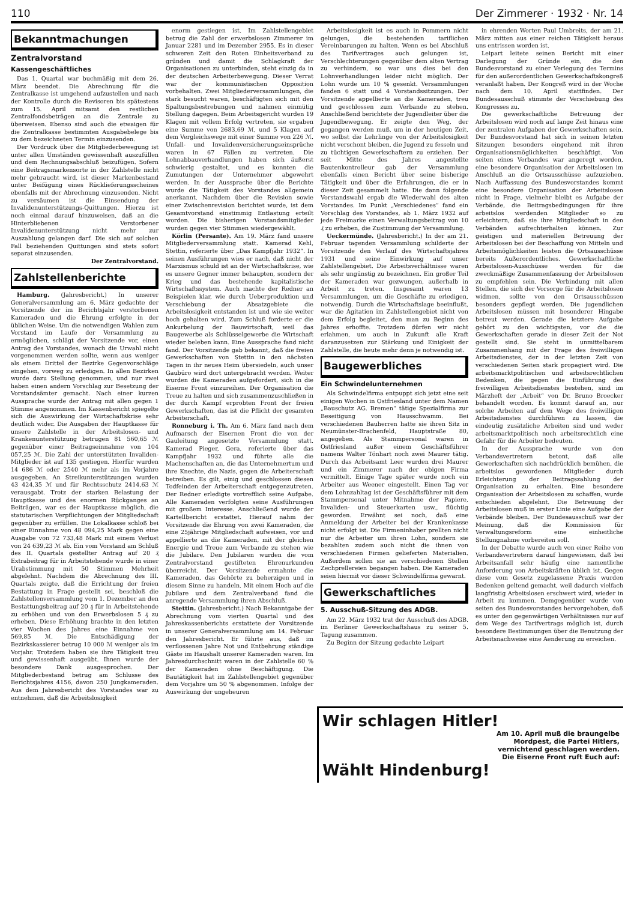110 Der Zimmerer · 1932 · Nr. 14
Bekanntmachungen
Zentralvorstand
Kassengeschäftliches
Das 1. Quartal war buchmäßig mit dem 26. März beendet. Die Abrechnung für die Zentralkasse ist umgehend aufzustellen und nach der Kontrolle durch die Revisoren bis spätestens zum 15. April mitsamt den restlichen Zentralfondsbeträgen an die Zentrale zu überweisen. Ebenso sind auch die etwaigen für die Zentralkasse bestimmten Ausgabebelege bis zu dem bezeichneten Termin einzusenden.
Der Vordruck über die Mitgliederbewegung ist unter allen Umständen gewissenhaft auszufüllen und dem Rechnungsabschluß beizufügen. Sofern eine Beitragsmarkensorte in der Zahlstelle nicht mehr gebraucht wird, ist dieser Markenbestand unter Beifügung eines Rücklieferungsscheines ebenfalls mit der Abrechnung einzusenden. Nicht zu versäumen ist die Einsendung der Invalidenunterstützungs-Quittungen. Hierzu ist noch einmal darauf hinzuweisen, daß an die Hinterbliebenen Verstorbener Invalidenunterstützung nicht mehr zur Auszahlung gelangen darf. Die sich auf solchen Fall beziehenden Quittungen sind stets sofort separat einzusenden.
Der Zentralvorstand.
Zahlstellenberichte
Hamburg. (Jahresbericht.) In unserer Generalversammlung am 6. März gedachte der Vorsitzende der im Berichtsjahr verstorbenen Kameraden und die Ehrung erfolgte in der üblichen Weise. Um die notwendigen Wahlen zum Vorstand im Laufe der Versammlung zu ermöglichen, schlägt der Vorsitzende vor, einen Antrag des Vorstandes, wonach die Urwahl nicht vorgenommen werden sollte, wenn aus weniger als einem Drittel der Bezirke Gegenvorschläge eingehen, vorweg zu erledigen. In allen Bezirken wurde dazu Stellung genommen, und nur zwei haben einen andern Vorschlag zur Besetzung der Vorstandsämter gemacht. Nach einer kurzen Aussprache wurde der Antrag mit allen gegen 1 Stimme angenommen. Im Kassenbericht spiegelte sich die Auswirkung der Wirtschaftskrise sehr deutlich wider. Die Ausgaben der Hauptkasse für unsere Zahlstelle in der Arbeitslosen- und Krankenunterstützung betrugen 81 560,65 ℳ gegenüber einer Beitragseinnahme von 104 057,25 ℳ. Die Zahl der unterstützten Invaliden-Mitglieder ist auf 135 gestiegen. Hierfür wurden 14 686 ℳ oder 2540 ℳ mehr als im Vorjahre ausgegeben. An Streikunterstützungen wurden 43 424,35 ℳ und für Rechtsschutz 2414,63 ℳ verausgabt. Trotz der starken Belastung der Hauptkasse und des enormen Rückganges an Beiträgen, war es der Hauptkasse möglich, die statutarischen Verpflichtungen der Mitgliedschaft gegenüber zu erfüllen. Die Lokalkasse schloß bei einer Einnahme von 48 094,25 Mark gegen eine Ausgabe von 72 733,48 Mark mit einem Verlust von 24 639,23 ℳ ab. Ein vom Vorstand am Schluß des II. Quartals gestellter Antrag auf 20 ₰ Extrabeitrag für in Arbeitstehende wurde in einer Urabstimmung mit 50 Stimmen Mehrheit abgelehnt. Nachdem die Abrechnung des III. Quartals zeigte, daß die Errichtung der freien Bestattung in Frage gestellt sei, beschloß die Zahlstellenversammlung vom 1. Dezember an den Bestattungsbeitrag auf 20 ₰ für in Arbeitstehende zu erhöhen und von den Erwerbslosen 5 ₰ zu erheben. Diese Erhöhung brachte in den letzten vier Wochen des Jahres eine Einnahme von 569,85 ℳ. Die Entschädigung der Bezirkskassierer betrug 10 000 ℳ weniger als im Vorjahr. Trotzdem haben sie ihre Tätigkeit treu und gewissenhaft ausgeübt. Ihnen wurde der besondere Dank ausgesprochen. Der Mitgliederbestand betrug am Schlusse des Berichtsjahres 4156, davon 250 Jungkameraden. Aus dem Jahresbericht des Vorstandes war zu entnehmen, daß die Arbeitslosigkeit
enorm gestiegen ist. Im Zahlstellengebiet betrug die Zahl der erwerbslosen Zimmerer im Januar 2281 und im Dezember 2955. Es in dieser schweren Zeit den Roten Einheitsverband zu gründen und damit die Schlagkraft der Organisationen zu unterbinden, steht einzig da in der deutschen Arbeiterbewegung. Dieser Verrat war der kommunistischen Opposition vorbehalten. Zwei Mitgliederversammlungen, die stark besucht waren, beschäftigten sich mit den Spaltungsbestrebungen und nahmen einmütig Stellung dagegen. Beim Arbeitsgericht wurden 19 Klagen mit vollem Erfolg vertreten, sie ergaben eine Summe von 2683,69 ℳ, und 5 Klagen auf dem Vergleichswege mit einer Summe von 226 ℳ. Unfall- und Invalidenversicherungseinsprüche waren in 67 Fällen zu vertreten. Die Lohnabbauverhandlungen haben sich äußerst schwierig gestaltet, und es konnten die Zumutungen der Unternehmer abgewehrt werden. In der Aussprache über die Berichte wurde die Tätigkeit des Vorstandes allgemein anerkannt. Nachdem über die Revision sowie einer Zwischenrevision berichtet wurde, ist dem Gesamtvorstand einstimmig Entlastung erteilt worden. Die bisherigen Vorstandsmitglieder wurden gegen vier Stimmen wiedergewählt.
Körlin (Persante). Am 19. März fand unsere Mitgliederversammlung statt. Kamerad Kehl, Stettin, referierte über „Das Kampfjahr 1932“. In seinen Ausführungen wies er nach, daß nicht der Marxismus schuld ist an der Wirtschaftskrise, wie es unsere Gegner immer behaupten, sondern der Krieg und das bestehende kapitalistische Wirtschaftssystem. Auch machte der Redner an Beispielen klar, wie durch Ueberproduktion und Verschiebung der Absatzgebiete die Arbeitslosigkeit entstanden ist und wie sie weiter hoch gehalten wird. Zum Schluß forderte er die Ankurbelung der Bauwirtschaft, weil das Baugewerbe als Schlüsselgewerbe die Wirtschaft wieder beleben kann. Eine Aussprache fand nicht fand. Der Vorsitzende gab bekannt, daß die freien Gewerkschaften von Stettin in den nächsten Tagen in ihr neues Heim übersiedeln, auch unser Gaubüro wird dort untergebracht werden. Weiter wurden die Kameraden aufgefordert, sich in die Eiserne Front einzureihen. Der Organisation die Treue zu halten und sich zusammenzuschließen in der durch Kampf erprobten Front der freien Gewerkschaften, das ist die Pflicht der gesamten Arbeiterschaft.
Ronneburg i. Th. Am 6. März fand nach dem Aufmarsch der Eisernen Front die von der Gauleitung angesetzte Versammlung statt. Kamerad Pieger, Gera, referierte über das Kampfjahr 1932 und führte alle die Machenschaften an, die das Unternehmertum und ihre Knechte, die Nazis, gegen die Arbeiterschaft betreiben. Es gilt, einig und geschlossen diesen Todfeinden der Arbeiterschaft entgegenzutreten. Der Redner erledigte vortrefflich seine Aufgabe. Alle Kameraden verfolgten seine Ausführungen mit großem Interesse. Anschließend wurde der Kartellbericht erstattet. Hierauf nahm der Vorsitzende die Ehrung von zwei Kameraden, die eine 25jährige Mitgliedschaft aufweisen, vor und appellierte an die Kameraden, mit der gleichen Energie und Treue zum Verbande zu stehen wie die Jubilare. Den Jubilaren wurden die vom Zentralvorstand gestifteten Ehrenurkunden überreicht. Der Vorsitzende ermahnte die Kameraden, das Gehörte zu beherzigen und in diesem Sinne zu handeln. Mit einem Hoch auf die Jubilare und dem Zentralverband fand die anregende Versammlung ihren Abschluß.
Stettin. (Jahresbericht.) Nach Bekanntgabe der Abrechnung vom vierten Quartal und des Jahreskassenberichts erstattete der Vorsitzende in unserer Generalversammlung am 14. Februar den Jahresbericht. Er führte aus, daß im verflossenen Jahre Not und Entbehrung ständige Gäste im Haushalt unserer Kameraden waren. Im Jahresdurchschnitt waren in der Zahlstelle 60 % der Kameraden ohne Beschäftigung. Die Bautätigkeit hat im Zahlstellengebiet gegenüber dem Vorjahre um 50 % abgenommen. Infolge der Auswirkung der ungeheuren
Arbeitslosigkeit ist es auch in Pommern nicht gelungen, die bestehenden tariflichen Vereinbarungen zu halten. Wenn es bei Abschluß des Tarifvertrages auch gelungen ist, Verschlechterungen gegenüber dem alten Vertrag zu verhindern, so war uns dies bei den Lohnverhandlungen leider nicht möglich. Der Lohn wurde um 10 % gesenkt. Versammlungen fanden 6 statt und 4 Vorstandssitzungen. Der Vorsitzende appellierte an die Kameraden, treu und geschlossen zum Verbande zu stehen. Anschließend berichtete der Jugendleiter über die Jugendbewegung. Er zeigte den Weg, der gegangen werden muß, um in der heutigen Zeit, wo selbst die Lehrlinge von der Arbeitslosigkeit nicht verschont bleiben, die Jugend zu fesseln und zu tüchtigen Gewerkschaftern zu erziehen. Der seit Mitte des Jahres angestellte Bautenkontrolleur gab der Versammlung ebenfalls einen Bericht über seine bisherige Tätigkeit und über die Erfahrungen, die er in dieser Zeit gesammelt hatte. Die dann folgende Vorstandswahl ergab die Wiederwahl des alten Vorstandes. Im Punkt „Verschiedenes“ fand ein Vorschlag des Vorstandes, ab 1. März 1932 auf jede Freimarke einen Verwaltungsbeitrag von 10 ₰ zu erheben, die Zustimmung der Versammlung.
Ueckermünde. (Jahresbericht.) In der am 21. Februar tagenden Versammlung schilderte der Vorsitzende den Verlauf des Wirtschaftsjahres 1931 und seine Einwirkung auf unser Zahlstellengebiet. Die Arbeitsverhältnisse waren als sehr ungünstig zu bezeichnen. Ein großer Teil der Kameraden war gezwungen, außerhalb in Arbeit zu treten. Insgesamt waren 13 Versammlungen, um die Geschäfte zu erledigen, notwendig. Durch die Wirtschaftslage beeinflußt, war die Agitation im Zahlstellengebiet nicht von dem Erfolg begleitet, den man zu Beginn des Jahres erhoffte. Trotzdem dürfen wir nicht erlahmen, um auch in Zukunft alle Kraft daranzusetzen zur Stärkung und Einigkeit der Zahlstelle, die heute mehr denn je notwendig ist.
Baugewerbliches
Ein Schwindelunternehmen
Als Schwindelfirma entpuppt sich jetzt eine seit einigen Wochen in Ostfriesland unter dem Namen „Bauschutz AG. Bremen“ tätige Spezialfirma zur Beseitigung von Hausschwamm. Bei verschiedenen Bauherren hatte sie ihren Sitz in Neumünster-Brachenfeld, Hauptstraße 80, angegeben. Als Stammpersonal waren in Ostfriesland außer einem Geschäftsführer namens Walter Tönhart noch zwei Maurer tätig. Durch das Arbeitsamt Leer wurden drei Maurer und ein Zimmerer nach der obigen Firma vermittelt. Einige Tage später wurde noch ein Arbeiter aus Weener eingestellt. Einen Tag vor dem Lohnzahltag ist der Geschäftsführer mit dem Stammpersonal unter Mitnahme der Papiere, Invaliden- und Steuerkarten usw., flüchtig geworden. Erwähnt sei noch, daß eine Anmeldung der Arbeiter bei der Krankenkasse nicht erfolgt ist. Die Firmeninhaber prellten nicht nur die Arbeiter um ihren Lohn, sondern sie bezahlten zudem auch nicht die ihnen von verschiedenen Firmen gelieferten Materialien. Außerdem sollen sie an verschiedenen Stellen Zechprellereien begangen haben. Die Kameraden seien hiermit vor dieser Schwindelfirma gewarnt.
Gewerkschaftliches
5. Ausschuß-Sitzung des ADGB.
Am 22. März 1932 trat der Ausschuß des ADGB. im Berliner Gewerkschaftshaus zu seiner 5. Tagung zusammen.
Zu Beginn der Sitzung gedachte Leipart
in ehrenden Worten Paul Umbreits, der am 21. März mitten aus einer reichen Tätigkeit heraus uns entrissen worden ist.
Leipart leitete seinen Bericht mit einer Darlegung der Gründe ein, die den Bundesvorstand zu einer Verlegung des Termins für den außerordentlichen Gewerkschaftskongreß veranlaßt haben. Der Kongreß wird in der Woche nach dem 10. April stattfinden. Der Bundesausschuß stimmte der Verschiebung des Kongresses zu.
Die gewerkschaftliche Betreuung der Arbeitslosen wird noch auf lange Zeit hinaus eine der zentralen Aufgaben der Gewerkschaften sein. Der Bundesvorstand hat sich in seinen letzten Sitzungen besonders eingehend mit ihren Organisationsmöglichkeiten beschäftigt. Von seiten eines Verbandes war angeregt worden, eine besondere Organisation der Arbeitslosen im Anschluß an die Ortsausschüsse aufzuziehen. Nach Auffassung des Bundesvorstandes kommt eine besondere Organisation der Arbeitslosen nicht in Frage, vielmehr bleibt es Aufgabe der Verbände, die Beitragsbedingungen für ihre arbeitslos werdenden Mitglieder so zu erleichtern, daß sie ihre Mitgliedschaft in den Verbänden aufrechterhalten können. Zur geistigen und materiellen Betreuung der Arbeitslosen bei der Beschaffung von Mitteln und Arbeitsmöglichkeiten leisten die Ortsausschüsse bereits Außerordentliches. Gewerkschaftliche Arbeitslosen-Ausschüsse werden für die zweckmäßige Zusammenfassung der Arbeitslosen zu empfehlen sein. Die Verbindung mit allen Stellen, die sich der Vorsorge für die Arbeitslosen widmen, sollte von den Ortsausschüssen besonders gepflegt werden. Die jugendlichen Arbeitslosen müssen mit besonderer Hingabe betreut werden. Gerade die letztere Aufgabe gehört zu den wichtigsten, vor die die Gewerkschaften gerade in dieser Zeit der Not gestellt sind. Sie steht in unmittelbarem Zusammenhang mit der Frage des freiwilligen Arbeitsdienstes, der in der letzten Zeit von verschiedenen Seiten stark propagiert wird. Die arbeitsmarktpolitischen und arbeitsrechtlichen Bedenken, die gegen die Einführung des freiwilligen Arbeitsdienstes bestehen, sind im Märzheft der „Arbeit“ von Dr. Bruno Broecker behandelt worden. Es kommt darauf an, nur solche Arbeiten auf dem Wege des freiwilligen Arbeitsdienstes durchführen zu lassen, die eindeutig zusätzliche Arbeiten sind und weder arbeitsmarktpolitisch noch arbeitsrechtlich eine Gefahr für die Arbeiter bedeuten.
In der Aussprache wurde von den Verbandsvertretern betont, daß alle Gewerkschaften sich nachdrücklich bemühen, die arbeitslos gewordenen Mitglieder durch Erleichterung der Beitragszahlung der Organisation zu erhalten. Eine besondere Organisation der Arbeitslosen zu schaffen, wurde entschieden abgelehnt. Die Betreuung der Arbeitslosen muß in erster Linie eine Aufgabe der Verbände bleiben. Der Bundesausschuß war der Meinung, daß die Kommission für Verwaltungsreform eine einheitliche Stellungnahme vorbereiten soll.
In der Debatte wurde auch von einer Reihe von Verbandsvertretern darauf hingewiesen, daß bei Arbeitsanfall sehr häufig eine namentliche Anforderung von Arbeitskräften üblich ist. Gegen diese vom Gesetz zugelassene Praxis wurden Bedenken geltend gemacht, weil dadurch vielfach langfristig Arbeitslosen erschwert wird, wieder in Arbeit zu kommen. Demgegenüber wurde von seiten des Bundesvorstandes hervorgehoben, daß es unter den gegenwärtigen Verhältnissen nur auf dem Wege des Tarifvertrags möglich ist, durch besondere Bestimmungen über die Benutzung der Arbeitsnachweise eine Aenderung zu erreichen.
Wir schlagen Hitler!
Am 10. April muß die braungelbe
Mordpest, die Partei Hitlers,
vernichtend geschlagen werden.
Die Eiserne Front ruft Euch auf:
Wählt Hindenburg!